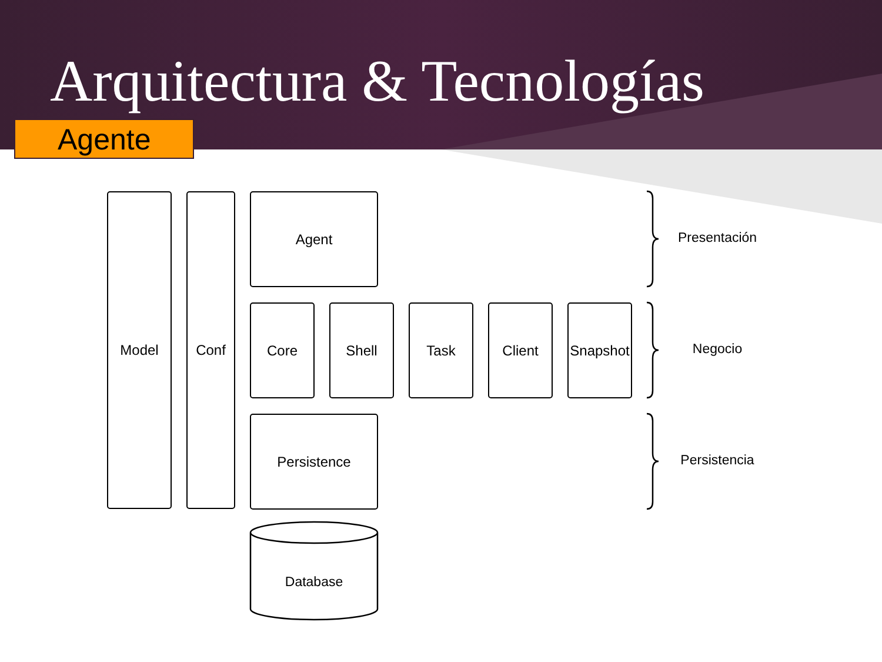Arquitectura & Tecnologías
Agente
Model Conf Agent
Core Shell Task Client
Snapshot
Persistence
Database
Presentación
Negocio
Persistencia